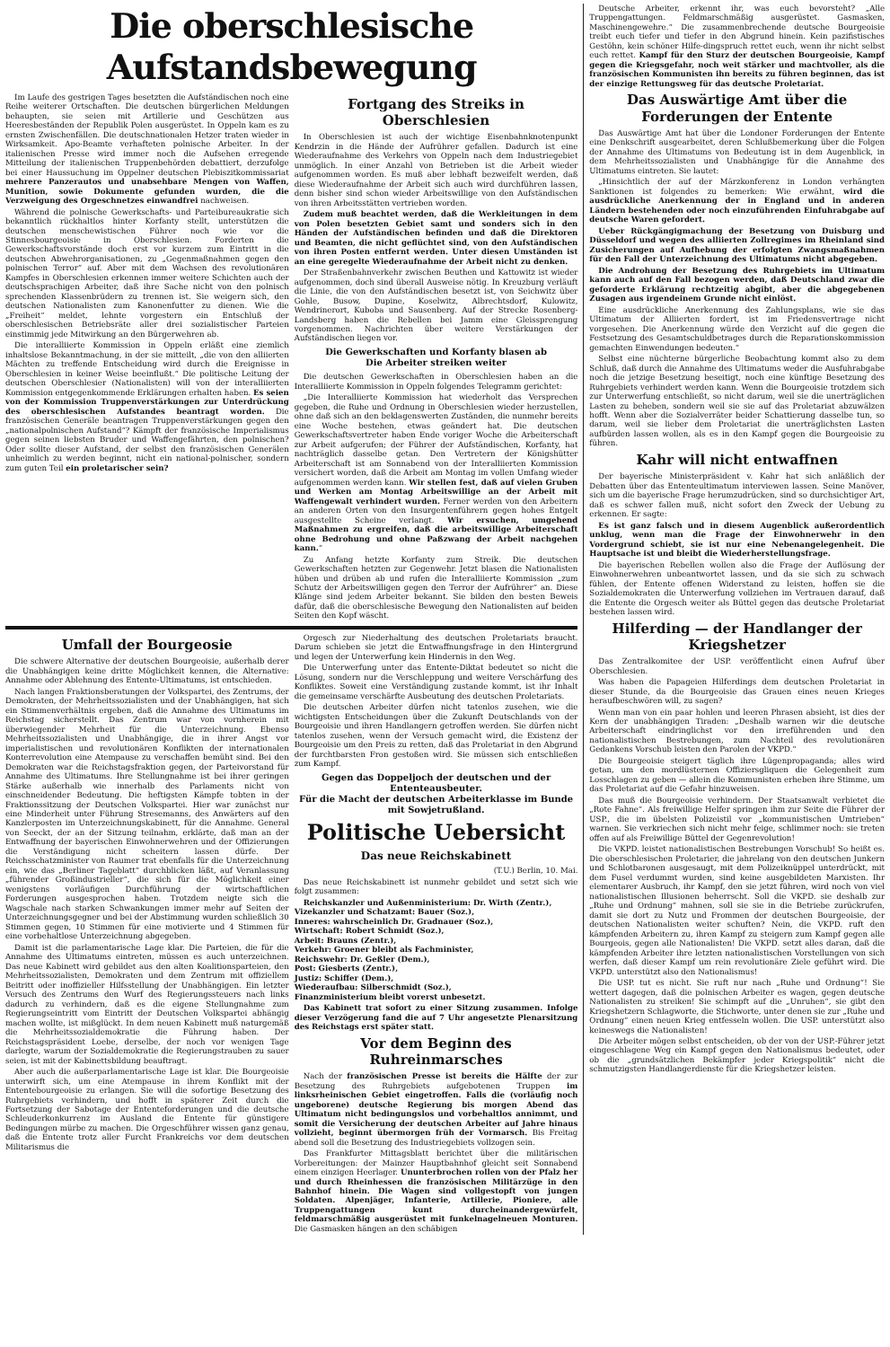Die oberschlesische Aufstandsbewegung
Im Laufe des gestrigen Tages besetzten die Aufständischen noch eine Reihe weiterer Ortschaften. Die deutschen bürgerlichen Meldungen behaupten, sie seien mit Artillerie und Geschützen aus Heeresbeständen der Republik Polen ausgerüstet. In Oppeln kam es zu ernsten Zwischenfällen. Die deutschnationalen Hetzer traten wieder in Wirksamkeit. Apo-Beamte verhafteten polnische Arbeiter. In der italienischen Presse wird immer noch die Aufsehen erregende Mitteilung der italienischen Truppenbehörden debattiert, derzufolge bei einer Haussuchung im Oppelner deutschen Plebiszitkommissariat mehrere Panzerautos und unabsehbare Mengen von Waffen, Munition, sowie Dokumente gefunden wurden, die die Verzweigung des Orgeschnetzes einwandfrei nachweisen.
Während die polnische Gewerkschafts- und Parteibureaukratie sich bekanntlich rückhaltlos hinter Korfanty stellt, unterstützen die deutschen menschewistischen Führer noch wie vor die Stinnesbourgeoisie in Oberschlesien. Forderten die Gewerkschaftsvorstände doch erst vor kurzem zum Eintritt in die deutschen Abwehrorganisationen, zu „Gegenmaßnahmen gegen den polnischen Terror“ auf. Aber mit dem Wachsen des revolutionären Kampfes in Oberschlesien erkennen immer weitere Schichten auch der deutschsprachigen Arbeiter, daß ihre Sache nicht von den polnisch sprechenden Klassenbrüdern zu trennen ist. Sie weigern sich, den deutschen Nationalisten zum Kanonenfutter zu dienen. Wie die „Freiheit“ meldet, lehnte vorgestern ein Entschluß der oberschlesischen Betriebsräte aller drei sozialistischer Parteien einstimmig jede Mitwirkung an den Bürgerwehren ab.
Die interalliierte Kommission in Oppeln erläßt eine ziemlich inhaltslose Bekanntmachung, in der sie mitteilt, „die von den alliierten Mächten zu treffende Entscheidung wird durch die Ereignisse in Oberschlesien in keiner Weise beeinflußt.“ Die politische Leitung der deutschen Oberschlesier (Nationalisten) will von der interalliierten Kommission entgegenkommende Erklärungen erhalten haben. Es seien von der Kommission Truppenverstärkungen zur Unterdrückung des oberschlesischen Aufstandes beantragt worden. Die französischen Generäle beantragen Truppenverstärkungen gegen den „nationalpolnischen Aufstand“? Kämpft der französische Imperialismus gegen seinen liebsten Bruder und Waffengefährten, den polnischen? Oder sollte dieser Aufstand, der selbst den französischen Generälen unheimlich zu werden beginnt, nicht ein national-polnischer, sondern zum guten Teil ein proletarischer sein?
Fortgang des Streiks in Oberschlesien
In Oberschlesien ist auch der wichtige Eisenbahnknotenpunkt Kendrzin in die Hände der Aufrührer gefallen. Dadurch ist eine Wiederaufnahme des Verkehrs von Oppeln nach dem Industriegebiet unmöglich. In einer Anzahl von Betrieben ist die Arbeit wieder aufgenommen worden. Es muß aber lebhaft bezweifelt werden, daß diese Wiederaufnahme der Arbeit sich auch wird durchführen lassen, denn bisher sind schon wieder Arbeitswillige von den Aufständischen von ihren Arbeitsstätten vertrieben worden.
Zudem muß beachtet werden, daß die Werkleitungen in dem von Polen besetzten Gebiet samt und sonders sich in den Händen der Aufständischen befinden und daß die Direktoren und Beamten, die nicht geflüchtet sind, von den Aufständischen von ihren Posten entfernt werden. Unter diesen Umständen ist an eine geregelte Wiederaufnahme der Arbeit nicht zu denken.
Der Straßenbahnverkehr zwischen Beuthen und Kattowitz ist wieder aufgenommen, doch sind überall Ausweise nötig. In Kreuzburg verläuft die Linie, die von den Aufständischen besetzt ist, von Seichwitz über Gohle, Busow, Dupine, Koselwitz, Albrechtsdorf, Kulowitz, Wendrinerort, Kuboba und Sausenberg. Auf der Strecke Rosenberg-Landsberg haben die Rebellen bei Jamm eine Gleissprengung vorgenommen. Nachrichten über weitere Verstärkungen der Aufständischen liegen vor.
Die Gewerkschaften und Korfanty blasen ab
Die Arbeiter streiken weiter
Die deutschen Gewerkschaften in Oberschlesien haben an die Interalliierte Kommission in Oppeln folgendes Telegramm gerichtet:
„Die Interalliierte Kommission hat wiederholt das Versprechen gegeben, die Ruhe und Ordnung in Oberschlesien wieder herzustellen, ohne daß sich an den beklagenswerten Zuständen, die nunmehr bereits eine Woche bestehen, etwas geändert hat. Die deutschen Gewerkschaftsvertreter haben Ende voriger Woche die Arbeiterschaft zur Arbeit aufgerufen; der Führer der Aufständischen, Korfanty, hat nachträglich dasselbe getan. Den Vertretern der Königshütter Arbeiterschaft ist am Sonnabend von der Interalliierten Kommission versichert worden, daß die Arbeit am Montag im vollen Umfang wieder aufgenommen werden kann. Wir stellen fest, daß auf vielen Gruben und Werken am Montag Arbeitswillige an der Arbeit mit Waffengewalt verhindert wurden. Ferner werden von den Arbeitern an anderen Orten von den Insurgentenführern gegen hohes Entgelt ausgestellte Scheine verlangt. Wir ersuchen, umgehend Maßnahmen zu ergreifen, daß die arbeitswillige Arbeiterschaft ohne Bedrohung und ohne Paßzwang der Arbeit nachgehen kann.“
Zu Anfang hetzte Korfanty zum Streik. Die deutschen Gewerkschaften hetzten zur Gegenwehr. Jetzt blasen die Nationalisten hüben und drüben ab und rufen die Interalliierte Kommission „zum Schutz der Arbeitswilligen gegen den Terror der Aufrührer“ an. Diese Klänge sind jedem Arbeiter bekannt. Sie bilden den besten Beweis dafür, daß die oberschlesische Bewegung den Nationalisten auf beiden Seiten den Kopf wäscht.
Umfall der Bourgeosie
Die schwere Alternative der deutschen Bourgeoisie, außerhalb derer die Unabhängigen keine dritte Möglichkeit kennen, die Alternative: Annahme oder Ablehnung des Entente-Ultimatums, ist entschieden.
Nach langen Fraktionsberatungen der Volkspartei, des Zentrums, der Demokraten, der Mehrheitssozialisten und der Unabhängigen, hat sich ein Stimmenverhältnis ergeben, daß die Annahme des Ultimatums im Reichstag sicherstellt. Das Zentrum war von vornherein mit überwiegender Mehrheit für die Unterzeichnung. Ebenso Mehrheitssozialisten und Unabhängige, die in ihrer Angst vor imperialistischen und revolutionären Konflikten der internationalen Konterrevolution eine Atempause zu verschaffen bemüht sind. Bei den Demokraten war die Reichstagsfraktion gegen, der Parteivorstand für Annahme des Ultimatums. Ihre Stellungnahme ist bei ihrer geringen Stärke außerhalb wie innerhalb des Parlaments nicht von einschneidender Bedeutung. Die heftigsten Kämpfe tobten in der Fraktionssitzung der Deutschen Volkspartei. Hier war zunächst nur eine Minderheit unter Führung Stresemanns, des Anwärters auf den Kanzlerposten im Unterzeichnungskabinett, für die Annahme. General von Seeckt, der an der Sitzung teilnahm, erklärte, daß man an der Entwaffnung der bayerischen Einwohnerwehren und der Offizierungen die Verständigung nicht scheitern lassen dürfe. Der Reichsschatzminister von Raumer trat ebenfalls für die Unterzeichnung ein, wie das „Berliner Tageblatt“ durchblicken läßt, auf Veranlassung „führender Großindustrieller“, die sich für die Möglichkeit einer wenigstens vorläufigen Durchführung der wirtschaftlichen Forderungen ausgesprochen haben. Trotzdem neigte sich die Wagschale nach starken Schwankungen immer mehr auf Seiten der Unterzeichnungsgegner und bei der Abstimmung wurden schließlich 30 Stimmen gegen, 10 Stimmen für eine motivierte und 4 Stimmen für eine vorbehaltlose Unterzeichnung abgegeben.
Damit ist die parlamentarische Lage klar. Die Parteien, die für die Annahme des Ultimatums eintreten, müssen es auch unterzeichnen. Das neue Kabinett wird gebildet aus den alten Koalitionsparteien, den Mehrheitssozialisten, Demokraten und dem Zentrum mit offiziellem Beitritt oder inoffizieller Hilfsstellung der Unabhängigen. Ein letzter Versuch des Zentrums den Wurf des Regierungssteuers nach links dadurch zu verhindern, daß es die eigene Stellungnahme zum Regierungseintritt vom Eintritt der Deutschen Volkspartei abhängig machen wollte, ist mißglückt. In dem neuen Kabinett muß naturgemäß die Mehrheitssozialdemokratie die Führung haben. Der Reichstagspräsident Loebe, derselbe, der noch vor wenigen Tage darlegte, warum der Sozialdemokratie die Regierungstrauben zu sauer seien, ist mit der Kabinettsbildung beauftragt.
Aber auch die außerparlamentarische Lage ist klar. Die Bourgeoisie unterwirft sich, um eine Atempause in ihrem Konflikt mit der Ententebourgeoisie zu erlangen. Sie will die sofortige Besetzung des Ruhrgebiets verhindern, und hofft in späterer Zeit durch die Fortsetzung der Sabotage der Ententeforderungen und die deutsche Schleuderkonkurrenz im Ausland die Entente für günstigere Bedingungen mürbe zu machen. Die Orgeschführer wissen ganz genau, daß die Entente trotz aller Furcht Frankreichs vor dem deutschen Militarismus die
Orgesch zur Niederhaltung des deutschen Proletariats braucht. Darum schieben sie jetzt die Entwaffnungsfrage in den Hintergrund und legen der Unterwerfung kein Hindernis in den Weg.
Die Unterwerfung unter das Entente-Diktat bedeutet so nicht die Lösung, sondern nur die Verschleppung und weitere Verschärfung des Konfliktes. Soweit eine Verständigung zustande kommt, ist ihr Inhalt die gemeinsame verschärfte Ausbeutung des deutschen Proletariats.
Die deutschen Arbeiter dürfen nicht tatenlos zusehen, wie die wichtigsten Entscheidungen über die Zukunft Deutschlands von der Bourgeoisie und ihren Handlangern getroffen werden. Sie dürfen nicht tatenlos zusehen, wenn der Versuch gemacht wird, die Existenz der Bourgeoisie um den Preis zu retten, daß das Proletariat in den Abgrund der furchtbarsten Fron gestoßen wird. Sie müssen sich entschließen zum Kampf.
Gegen das Doppeljoch der deutschen und der Ententeausbeuter.
Für die Macht der deutschen Arbeiterklasse im Bunde mit Sowjetrußland.
Politische Uebersicht
Das neue Reichskabinett
(T.U.) Berlin, 10. Mai.
Das neue Reichskabinett ist nunmehr gebildet und setzt sich wie folgt zusammen:
Reichskanzler und Außenministerium: Dr. Wirth (Zentr.),
Vizekanzler und Schatzamt: Bauer (Soz.),
Inneres: wahrscheinlich Dr. Gradnauer (Soz.),
Wirtschaft: Robert Schmidt (Soz.),
Arbeit: Brauns (Zentr.),
Verkehr: Groener bleibt als Fachminister,
Reichswehr: Dr. Geßler (Dem.),
Post: Giesberts (Zentr.),
Justiz: Schiffer (Dem.),
Wiederaufbau: Silberschmidt (Soz.),
Finanzministerium bleibt vorerst unbesetzt.
Das Kabinett trat sofort zu einer Sitzung zusammen. Infolge dieser Verzögerung fand die auf 7 Uhr angesetzte Plenarsitzung des Reichstags erst später statt.
Vor dem Beginn des Ruhreinmarsches
Nach der französischen Presse ist bereits die Hälfte der zur Besetzung des Ruhrgebiets aufgebotenen Truppen im linksrheinischen Gebiet eingetroffen. Falls die (vorläufig noch ungeborene) deutsche Regierung bis morgen Abend das Ultimatum nicht bedingungslos und vorbehaltlos annimmt, und somit die Versicherung der deutschen Arbeiter auf Jahre hinaus vollzieht, beginnt übermorgen früh der Vormarsch. Bis Freitag abend soll die Besetzung des Industriegebiets vollzogen sein.
Das Frankfurter Mittagsblatt berichtet über die militärischen Vorbereitungen: der Mainzer Hauptbahnhof gleicht seit Sonnabend einem einzigen Heerlager. Ununterbrochen rollen von der Pfalz her und durch Rheinhessen die französischen Militärzüge in den Bahnhof hinein. Die Wagen sind vollgestopft von jungen Soldaten. Alpenjäger, Infanterie, Artillerie, Pioniere, alle Truppengattungen kunt durcheinandergewürfelt, feldmarschmäßig ausgerüstet mit funkelnagelneuen Monturen. Die Gasmasken hängen an den schäbigen
Deutsche Arbeiter, erkennt ihr, was euch bevorsteht? „Alle Truppengattungen. Feldmarschmäßig ausgerüstet. Gasmasken, Maschinengewehre.“ Die zusammenbrechende deutsche Bourgeoisie treibt euch tiefer und tiefer in den Abgrund hinein. Kein pazifistisches Gestöhn, kein schöner Hilfe-dingspruch rettet euch, wenn ihr nicht selbst euch rettet. Kampf für den Sturz der deutschen Bourgeoisie, Kampf gegen die Kriegsgefahr, noch weit stärker und machtvoller, als die französischen Kommunisten ihn bereits zu führen beginnen, das ist der einzige Rettungsweg für das deutsche Proletariat.
Das Auswärtige Amt über die Forderungen der Entente
Das Auswärtige Amt hat über die Londoner Forderungen der Entente eine Denkschrift ausgearbeitet, deren Schlußbemerkung über die Folgen der Annahme des Ultimatums von Bedeutung ist in dem Augenblick, in dem Mehrheitssozialisten und Unabhängige für die Annahme des Ultimatums eintreten. Sie lautet:
„Hinsichtlich der auf der Märzkonferenz in London verhängten Sanktionen ist folgendes zu bemerken: Wie erwähnt, wird die ausdrückliche Anerkennung der in England und in anderen Ländern bestehenden oder noch einzuführenden Einfuhrabgabe auf deutsche Waren gefordert.
Ueber Rückgängigmachung der Besetzung von Duisburg und Düsseldorf und wegen des alliierten Zollregimes im Rheinland sind Zusicherungen auf Aufhebung der erfolgten Zwangsmaßnahmen für den Fall der Unterzeichnung des Ultimatums nicht abgegeben.
Die Androhung der Besetzung des Ruhrgebiets im Ultimatum kann auch auf den Fall bezogen werden, daß Deutschland zwar die geforderte Erklärung rechtzeitig abgibt, aber die abgegebenen Zusagen aus irgendeinem Grunde nicht einlöst.
Eine ausdrückliche Anerkennung des Zahlungsplans, wie sie das Ultimatum der Alliierten fordert, ist im Friedensvertrage nicht vorgesehen. Die Anerkennung würde den Verzicht auf die gegen die Festsetzung des Gesamtschuldbetrages durch die Reparationskommission gemachten Einwendungen bedeuten.“
Selbst eine nüchterne bürgerliche Beobachtung kommt also zu dem Schluß, daß durch die Annahme des Ultimatums weder die Ausfuhrabgabe noch die jetzige Besetzung beseitigt, noch eine künftige Besetzung des Ruhrgebiets verhindert werden kann. Wenn die Bourgeoisie trotzdem sich zur Unterwerfung entschließt, so nicht darum, weil sie die unerträglichen Lasten zu beheben, sondern weil sie sie auf das Proletariat abzuwälzen hofft. Wenn aber die Sozialverräter beider Schattierung dasselbe tun, so darum, weil sie lieber dem Proletariat die unerträglichsten Lasten aufbürden lassen wollen, als es in den Kampf gegen die Bourgeoisie zu führen.
Kahr will nicht entwaffnen
Der bayerische Ministerpräsident v. Kahr hat sich anläßlich der Debatten über das Ententeultimatum interviewen lassen. Seine Manöver, sich um die bayerische Frage herumzudrücken, sind so durchsichtiger Art, daß es schwer fallen muß, nicht sofort den Zweck der Uebung zu erkennen. Er sagte:
Es ist ganz falsch und in diesem Augenblick außerordentlich unklug, wenn man die Frage der Einwohnerwehr in den Vordergrund schiebt, sie ist nur eine Nebenangelegenheit. Die Hauptsache ist und bleibt die Wiederherstellungsfrage.
Die bayerischen Rebellen wollen also die Frage der Auflösung der Einwohnerwehren unbeantwortet lassen, und da sie sich zu schwach fühlen, der Entente offenen Widerstand zu leisten, hoffen sie die Sozialdemokraten die Unterwerfung vollziehen im Vertrauen darauf, daß die Entente die Orgesch weiter als Büttel gegen das deutsche Proletariat bestehen lassen wird.
Hilferding — der Handlanger der Kriegshetzer
Das Zentralkomitee der USP. veröffentlicht einen Aufruf über Oberschlesien.
Was haben die Papageien Hilferdings dem deutschen Proletariat in dieser Stunde, da die Bourgeoisie das Grauen eines neuen Krieges heraufbeschwören will, zu sagen?
Wenn man von ein paar hohlen und leeren Phrasen absieht, ist dies der Kern der unabhängigen Tiraden: „Deshalb warnen wir die deutsche Arbeiterschaft eindringlichst vor den irreführenden und den nationalistischen Bestrebungen, zum Nachteil des revolutionären Gedankens Vorschub leisten den Parolen der VKPD.“
Die Bourgeoisie steigert täglich ihre Lügenpropaganda; alles wird getan, um den mordlüsternen Offiziersgliquen die Gelegenheit zum Losschlagen zu geben — allein die Kommunisten erheben ihre Stimme, um das Proletariat auf die Gefahr hinzuweisen.
Das muß die Bourgeoisie verhindern. Der Staatsanwalt verbietet die „Rote Fahne“. Als freiwillige Helfer springen ihm zur Seite die Führer der USP., die im übelsten Polizeistil vor „kommunistischen Umtrieben“ warnen. Sie verkriechen sich nicht mehr feige, schlimmer noch: sie treten offen auf als Freiwillige Büttel der Gegenrevolution!
Die VKPD. leistet nationalistischen Bestrebungen Vorschub! So heißt es. Die oberschlesischen Proletarier, die jahrelang von den deutschen Junkern und Schlotbaronen ausgesaugt, mit dem Polizeiknüppel unterdrückt, mit dem Fusel verdummt wurden, sind keine ausgebildeten Marxisten. Ihr elementarer Ausbruch, ihr Kampf, den sie jetzt führen, wird noch von viel nationalistischen Illusionen beherrscht. Soll die VKPD. sie deshalb zur „Ruhe und Ordnung“ mahnen, soll sie sie in die Betriebe zurückrufen, damit sie dort zu Nutz und Frommen der deutschen Bourgeoisie, der deutschen Nationalisten weiter schuften? Nein, die VKPD. ruft den kämpfenden Arbeitern zu, ihren Kampf zu steigern zum Kampf gegen alle Bourgeois, gegen alle Nationalisten! Die VKPD. setzt alles daran, daß die kämpfenden Arbeiter ihre letzten nationalistischen Vorstellungen von sich werfen, daß dieser Kampf um rein revolutionäre Ziele geführt wird. Die VKPD. unterstützt also den Nationalismus!
Die USP. tut es nicht. Sie ruft nur nach „Ruhe und Ordnung“! Sie wettert dagegen, daß die polnischen Arbeiter es wagen, gegen deutsche Nationalisten zu streiken! Sie schimpft auf die „Unruhen“, sie gibt den Kriegshetzern Schlagworte, die Stichworte, unter denen sie zur „Ruhe und Ordnung“ einen neuen Krieg entfesseln wollen. Die USP. unterstützt also keineswegs die Nationalisten!
Die Arbeiter mögen selbst entscheiden, ob der von der USP.-Führer jetzt eingeschlagene Weg ein Kampf gegen den Nationalismus bedeutet, oder ob die „grundsätzlichen Bekämpfer jeder Kriegspolitik“ nicht die schmutzigsten Handlangerdienste für die Kriegshetzer leisten.